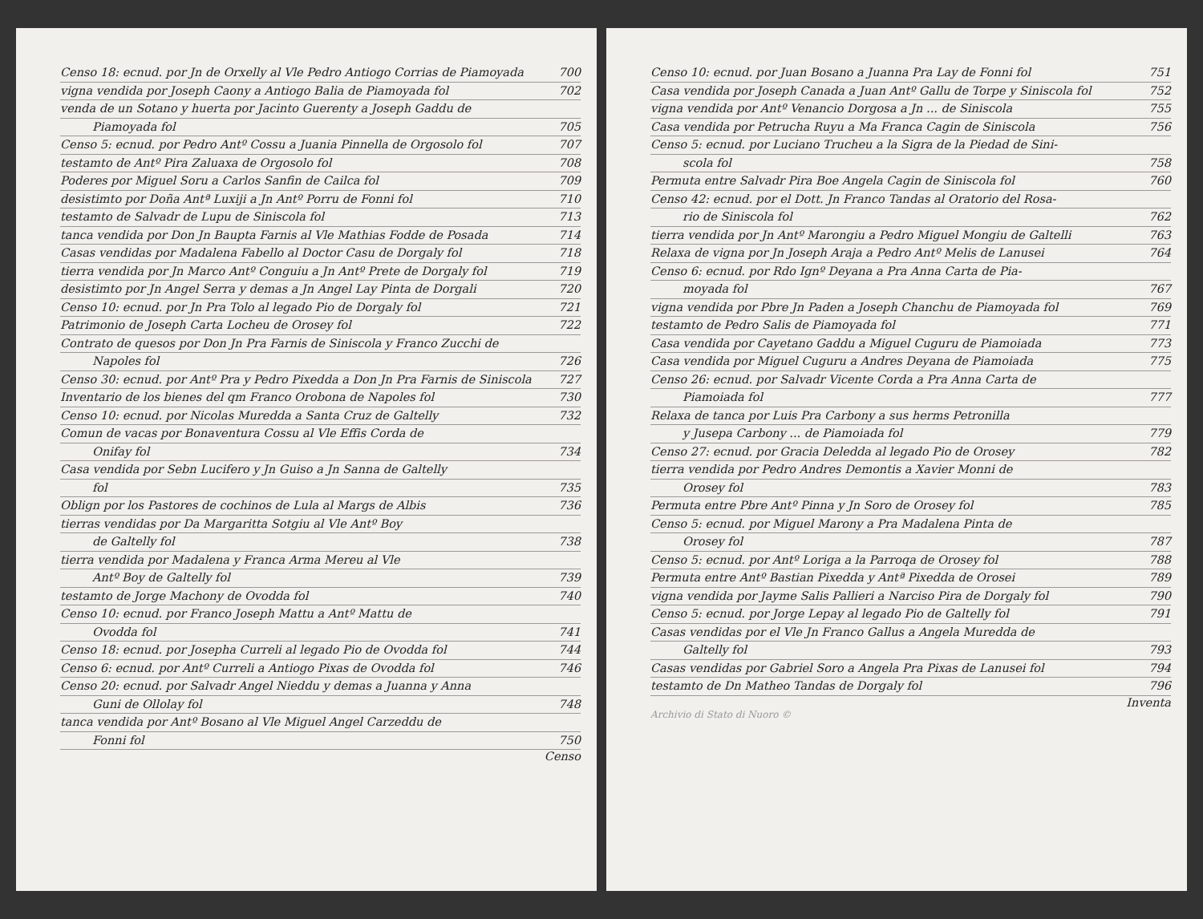Censo 18: ecnud. por Jn de Orxelly al Vle Pedro Antiogo Corrias de Piamoyada 700
vigna vendida por Joseph Caony a Antiogo Balia de Piamoyada fol 702
venda de un Sotano y huerta por Jacinto Guerenty a Joseph Gaddu de
Piamoyada fol 705
Censo 5: ecnud. por Pedro Antº Cossu a Juania Pinnella de Orgosolo fol 707
testamto de Antº Pira Zaluaxa de Orgosolo fol 708
Poderes por Miguel Soru a Carlos Sanfin de Cailca fol 709
desistimto por Doña Antª Luxiji a Jn Antº Porru de Fonni fol 710
testamto de Salvadr de Lupu de Siniscola fol 713
tanca vendida por Don Jn Baupta Farnis al Vle Mathias Fodde de Posada 714
Casas vendidas por Madalena Fabello al Doctor Casu de Dorgaly fol 718
tierra vendida por Jn Marco Antº Conguiu a Jn Antº Prete de Dorgaly fol 719
desistimto por Jn Angel Serra y demas a Jn Angel Lay Pinta de Dorgali 720
Censo 10: ecnud. por Jn Pra Tolo al legado Pio de Dorgaly fol 721
Patrimonio de Joseph Carta Locheu de Orosey fol 722
Contrato de quesos por Don Jn Pra Farnis de Siniscola y Franco Zucchi de
Napoles fol 726
Censo 30: ecnud. por Antº Pra y Pedro Pixedda a Don Jn Pra Farnis de Siniscola 727
Inventario de los bienes del qm Franco Orobona de Napoles fol 730
Censo 10: ecnud. por Nicolas Muredda a Santa Cruz de Galtelly 732
Comun de vacas por Bonaventura Cossu al Vle Effis Corda de
Onifay fol 734
Casa vendida por Sebn Lucifero y Jn Guiso a Jn Sanna de Galtelly
fol 735
Oblign por los Pastores de cochinos de Lula al Margs de Albis 736
tierras vendidas por Da Margaritta Sotgiu al Vle Antº Boy
de Galtelly fol 738
tierra vendida por Madalena y Franca Arma Mereu al Vle
Antº Boy de Galtelly fol 739
testamto de Jorge Machony de Ovodda fol 740
Censo 10: ecnud. por Franco Joseph Mattu a Antº Mattu de
Ovodda fol 741
Censo 18: ecnud. por Josepha Curreli al legado Pio de Ovodda fol 744
Censo 6: ecnud. por Antº Curreli a Antiogo Pixas de Ovodda fol 746
Censo 20: ecnud. por Salvadr Angel Nieddu y demas a Juanna y Anna
Guni de Ollolay fol 748
tanca vendida por Antº Bosano al Vle Miguel Angel Carzeddu de
Fonni fol 750
Censo
Censo 10: ecnud. por Juan Bosano a Juanna Pra Lay de Fonni fol 751
Casa vendida por Joseph Canada a Juan Antº Gallu de Torpe y Siniscola fol 752
vigna vendida por Antº Venancio Dorgosa a Jn ... de Siniscola 755
Casa vendida por Petrucha Ruyu a Ma Franca Cagin de Siniscola 756
Censo 5: ecnud. por Luciano Trucheu a la Sigra de la Piedad de Sini-
scola fol 758
Permuta entre Salvadr Pira Boe Angela Cagin de Siniscola fol 760
Censo 42: ecnud. por el Dott. Jn Franco Tandas al Oratorio del Rosa-
rio de Siniscola fol 762
tierra vendida por Jn Antº Marongiu a Pedro Miguel Mongiu de Galtelli 763
Relaxa de vigna por Jn Joseph Araja a Pedro Antº Melis de Lanusei 764
Censo 6: ecnud. por Rdo Ignº Deyana a Pra Anna Carta de Pia-
moyada fol 767
vigna vendida por Pbre Jn Paden a Joseph Chanchu de Piamoyada fol 769
testamto de Pedro Salis de Piamoyada fol 771
Casa vendida por Cayetano Gaddu a Miguel Cuguru de Piamoiada 773
Casa vendida por Miguel Cuguru a Andres Deyana de Piamoiada 775
Censo 26: ecnud. por Salvadr Vicente Corda a Pra Anna Carta de
Piamoiada fol 777
Relaxa de tanca por Luis Pra Carbony a sus herms Petronilla
y Jusepa Carbony ... de Piamoiada fol 779
Censo 27: ecnud. por Gracia Deledda al legado Pio de Orosey 782
tierra vendida por Pedro Andres Demontis a Xavier Monni de
Orosey fol 783
Permuta entre Pbre Antº Pinna y Jn Soro de Orosey fol 785
Censo 5: ecnud. por Miguel Marony a Pra Madalena Pinta de
Orosey fol 787
Censo 5: ecnud. por Antº Loriga a la Parroqa de Orosey fol 788
Permuta entre Antº Bastian Pixedda y Antª Pixedda de Orosei 789
vigna vendida por Jayme Salis Pallieri a Narciso Pira de Dorgaly fol 790
Censo 5: ecnud. por Jorge Lepay al legado Pio de Galtelly fol 791
Casas vendidas por el Vle Jn Franco Gallus a Angela Muredda de
Galtelly fol 793
Casas vendidas por Gabriel Soro a Angela Pra Pixas de Lanusei fol 794
testamto de Dn Matheo Tandas de Dorgaly fol 796
Inventa
Archivio di Stato di Nuoro ©